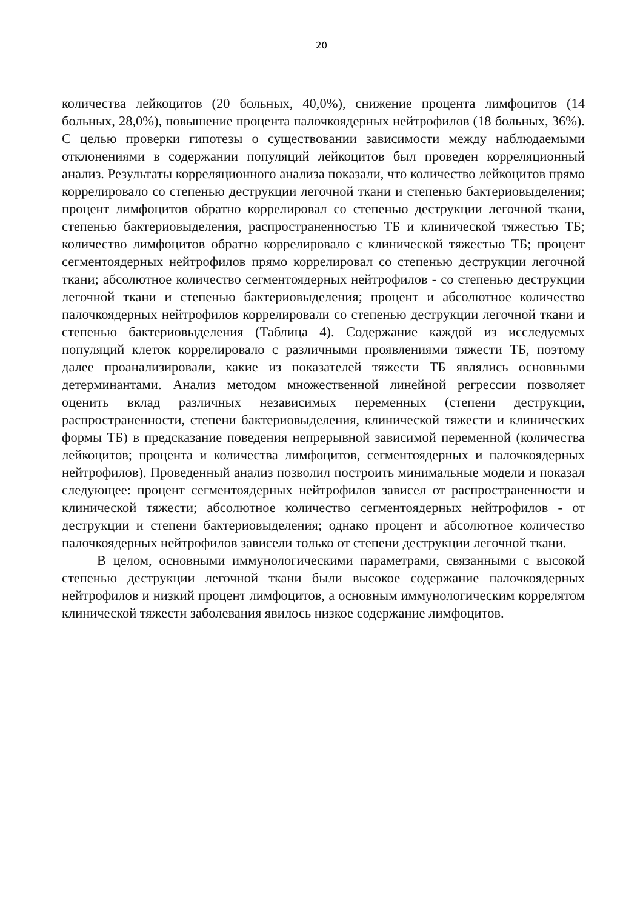20
количества лейкоцитов (20 больных, 40,0%), снижение процента лимфоцитов (14 больных, 28,0%), повышение процента палочкоядерных нейтрофилов (18 больных, 36%). С целью проверки гипотезы о существовании зависимости между наблюдаемыми отклонениями в содержании популяций лейкоцитов был проведен корреляционный анализ. Результаты корреляционного анализа показали, что количество лейкоцитов прямо коррелировало со степенью деструкции легочной ткани и степенью бактериовыделения; процент лимфоцитов обратно коррелировал со степенью деструкции легочной ткани, степенью бактериовыделения, распространенностью ТБ и клинической тяжестью ТБ; количество лимфоцитов обратно коррелировало с клинической тяжестью ТБ; процент сегментоядерных нейтрофилов прямо коррелировал со степенью деструкции легочной ткани; абсолютное количество сегментоядерных нейтрофилов - со степенью деструкции легочной ткани и степенью бактериовыделения; процент и абсолютное количество палочкоядерных нейтрофилов коррелировали со степенью деструкции легочной ткани и степенью бактериовыделения (Таблица 4). Содержание каждой из исследуемых популяций клеток коррелировало с различными проявлениями тяжести ТБ, поэтому далее проанализировали, какие из показателей тяжести ТБ являлись основными детерминантами. Анализ методом множественной линейной регрессии позволяет оценить вклад различных независимых переменных (степени деструкции, распространенности, степени бактериовыделения, клинической тяжести и клинических формы ТБ) в предсказание поведения непрерывной зависимой переменной (количества лейкоцитов; процента и количества лимфоцитов, сегментоядерных и палочкоядерных нейтрофилов). Проведенный анализ позволил построить минимальные модели и показал следующее: процент сегментоядерных нейтрофилов зависел от распространенности и клинической тяжести; абсолютное количество сегментоядерных нейтрофилов - от деструкции и степени бактериовыделения; однако процент и абсолютное количество палочкоядерных нейтрофилов зависели только от степени деструкции легочной ткани.
В целом, основными иммунологическими параметрами, связанными с высокой степенью деструкции легочной ткани были высокое содержание палочкоядерных нейтрофилов и низкий процент лимфоцитов, а основным иммунологическим коррелятом клинической тяжести заболевания явилось низкое содержание лимфоцитов.